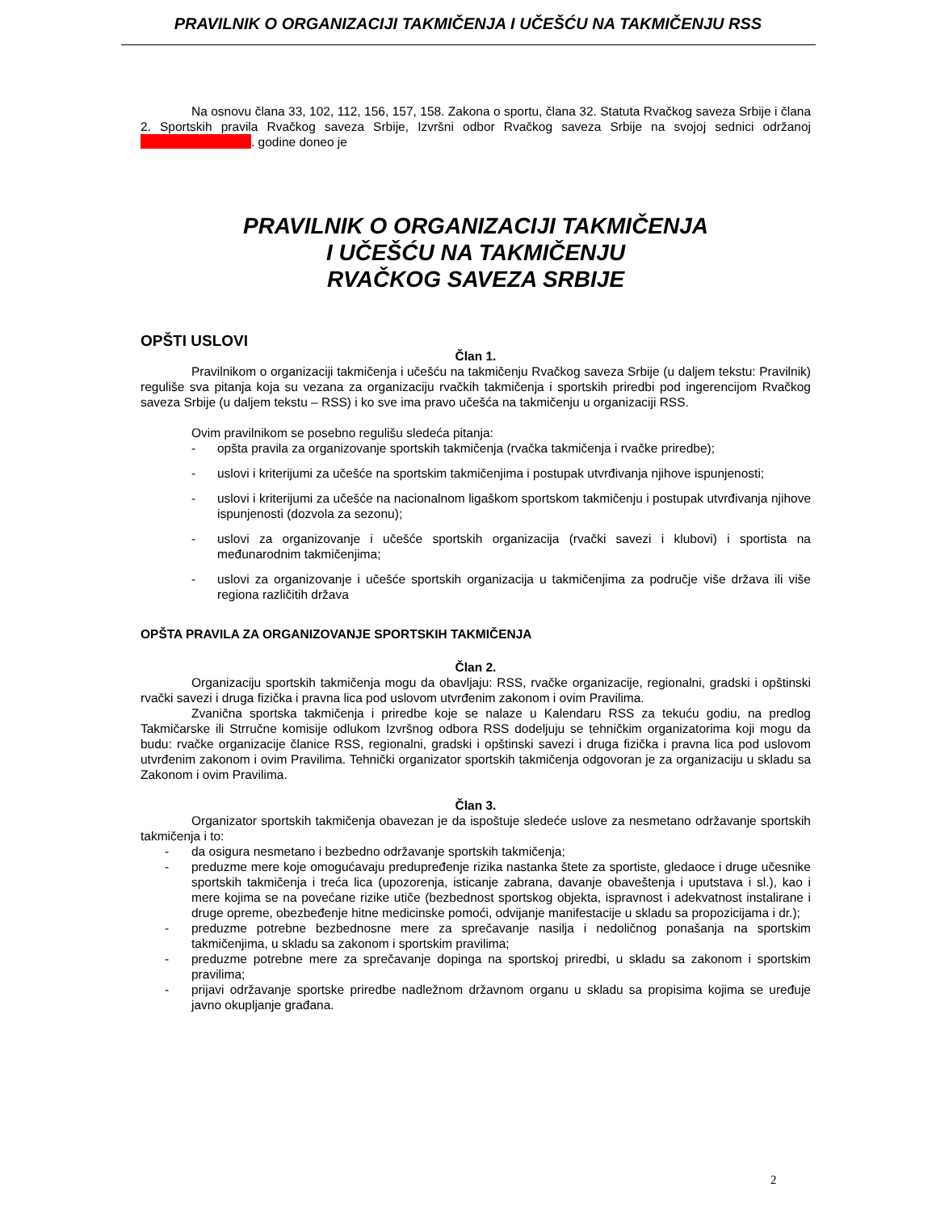PRAVILNIK O ORGANIZACIJI TAKMIČENJA I UČEŠĆU NA TAKMIČENJU RSS
Na osnovu člana 33, 102, 112, 156, 157, 158. Zakona o sportu, člana 32. Statuta Rvačkog saveza Srbije i člana 2. Sportskih pravila Rvačkog saveza Srbije, Izvršni odbor Rvačkog saveza Srbije na svojoj sednici održanoj . godine doneo je
PRAVILNIK O ORGANIZACIJI TAKMIČENJA
I UČEŠĆU NA TAKMIČENJU
RVAČKOG SAVEZA SRBIJE
OPŠTI USLOVI
Član 1.
Pravilnikom o organizaciji takmičenja i učešću na takmičenju Rvačkog saveza Srbije (u daljem tekstu: Pravilnik) reguliše sva pitanja koja su vezana za organizaciju rvačkih takmičenja i sportskih priredbi pod ingerencijom Rvačkog saveza Srbije (u daljem tekstu – RSS) i ko sve ima pravo učešća na takmičenju u organizaciji RSS.
Ovim pravilnikom se posebno regulišu sledeća pitanja:
- opšta pravila za organizovanje sportskih takmičenja (rvačka takmičenja i rvačke priredbe);
- uslovi i kriterijumi za učešće na sportskim takmičenjima i postupak utvrđivanja njihove ispunjenosti;
- uslovi i kriterijumi za učešće na nacionalnom ligaškom sportskom takmičenju i postupak utvrđivanja njihove ispunjenosti (dozvola za sezonu);
- uslovi za organizovanje i učešće sportskih organizacija (rvački savezi i klubovi) i sportista na međunarodnim takmičenjima;
- uslovi za organizovanje i učešće sportskih organizacija u takmičenjima za područje više država ili više regiona različitih država
OPŠTA PRAVILA ZA ORGANIZOVANJE SPORTSKIH TAKMIČENJA
Član 2.
Organizaciju sportskih takmičenja mogu da obavljaju: RSS, rvačke organizacije, regionalni, gradski i opštinski rvački savezi i druga fizička i pravna lica pod uslovom utvrđenim zakonom i ovim Pravilima.
Zvanična sportska takmičenja i priredbe koje se nalaze u Kalendaru RSS za tekuću godiu, na predlog Takmičarske ili Strručne komisije odlukom Izvršnog odbora RSS dodeljuju se tehničkim organizatorima koji mogu da budu: rvačke organizacije članice RSS, regionalni, gradski i opštinski savezi i druga fizička i pravna lica pod uslovom utvrđenim zakonom i ovim Pravilima. Tehnički organizator sportskih takmičenja odgovoran je za organizaciju u skladu sa Zakonom i ovim Pravilima.
Član 3.
Organizator sportskih takmičenja obavezan je da ispoštuje sledeće uslove za nesmetano održavanje sportskih takmičenja i to:
- da osigura nesmetano i bezbedno održavanje sportskih takmičenja;
- preduzme mere koje omogućavaju predupređenje rizika nastanka štete za sportiste, gledaoce i druge učesnike sportskih takmičenja i treća lica (upozorenja, isticanje zabrana, davanje obaveštenja i uputstava i sl.), kao i mere kojima se na povećane rizike utiče (bezbednost sportskog objekta, ispravnost i adekvatnost instalirane i druge opreme, obezbeđenje hitne medicinske pomoći, odvijanje manifestacije u skladu sa propozicijama i dr.);
- preduzme potrebne bezbednosne mere za sprečavanje nasilja i nedoličnog ponašanja na sportskim takmičenjima, u skladu sa zakonom i sportskim pravilima;
- preduzme potrebne mere za sprečavanje dopinga na sportskoj priredbi, u skladu sa zakonom i sportskim pravilima;
- prijavi održavanje sportske priredbe nadležnom državnom organu u skladu sa propisima kojima se uređuje javno okupljanje građana.
2